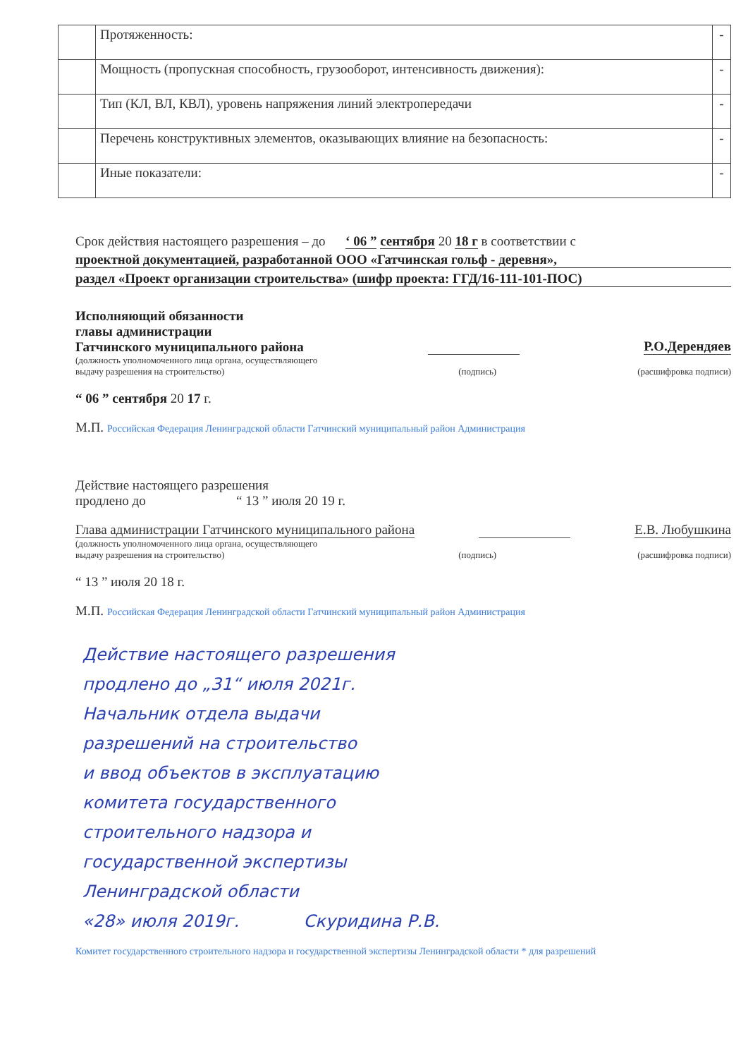| | Протяженность: | - |
| | Мощность (пропускная способность, грузооборот, интенсивность движения): | - |
| | Тип (КЛ, ВЛ, КВЛ), уровень напряжения линий электропередачи | - |
| | Перечень конструктивных элементов, оказывающих влияние на безопасность: | - |
| | Иные показатели: | - |
Срок действия настоящего разрешения – до ‘ 06 ” сентября 20 18 г в соответствии с
проектной документацией, разработанной ООО «Гатчинская гольф - деревня»,
раздел «Проект организации строительства» (шифр проекта: ГГД/16-111-101-ПОС)
Исполняющий обязанности
главы администрации
Гатчинского муниципального района Р.О.Дерендяев
(должность уполномоченного лица органа, осуществляющего
выдачу разрешения на строительство) (подпись) (расшифровка подписи)
“ 06 ” сентября 20 17 г.
М.П. Российская Федерация Ленинградской области Гатчинский муниципальный район Администрация
Действие настоящего разрешения
продлено до “ 13 ” июля 20 19 г.
Глава администрации Гатчинского муниципального района Е.В. Любушкина
(должность уполномоченного лица органа, осуществляющего
выдачу разрешения на строительство) (подпись) (расшифровка подписи)
“ 13 ” июля 20 18 г.
М.П. Российская Федерация Ленинградской области Гатчинский муниципальный район Администрация
Действие настоящего разрешения
продлено до „31“ июля 2021г.
Начальник отдела выдачи
разрешений на строительство
и ввод объектов в эксплуатацию
комитета государственного
строительного надзора и
государственной экспертизы
Ленинградской области
«28» июля 2019г. Скуридина Р.В.
Комитет государственного строительного надзора и государственной экспертизы Ленинградской области * для разрешений